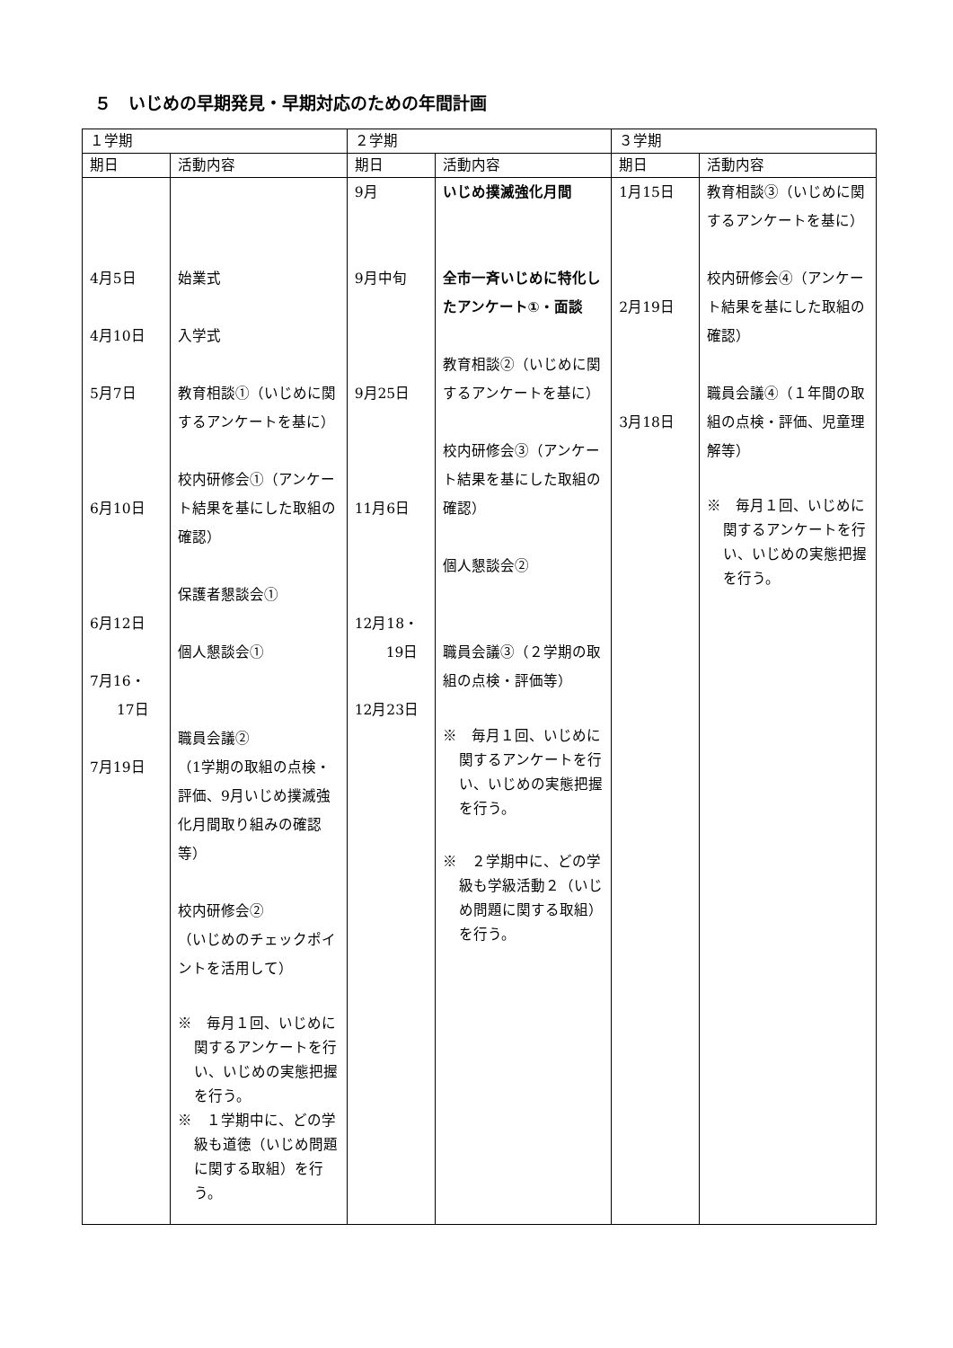５　いじめの早期発見・早期対応のための年間計画
| １学期 | | ２学期 | | ３学期 | |
| --- | --- | --- | --- | --- | --- |
| 期日 | 活動内容 | 期日 | 活動内容 | 期日 | 活動内容 |
| 4月5日 4月10日 5月7日 6月10日 6月12日 7月16・ 17日 7月19日 | 始業式 入学式 教育相談①（いじめに関するアンケートを基に） 校内研修会①（アンケート結果を基にした取組の確認） 保護者懇談会① 個人懇談会① 職員会議② （1学期の取組の点検・評価、9月いじめ撲滅強化月間取り組みの確認等） 校内研修会② （いじめのチェックポイントを活用して） ※ 毎月１回、いじめに関するアンケートを行い、いじめの実態把握を行う。 ※ １学期中に、どの学級も道徳（いじめ問題に関する取組）を行う。 | 9月 9月中旬 9月25日 11月6日 12月18・ 19日 12月23日 | いじめ撲滅強化月間 全市一斉いじめに特化したアンケート①・面談 教育相談②（いじめに関するアンケートを基に） 校内研修会③（アンケート結果を基にした取組の確認） 個人懇談会② 職員会議③（２学期の取組の点検・評価等） ※ 毎月１回、いじめに関するアンケートを行い、いじめの実態把握を行う。 ※ ２学期中に、どの学級も学級活動２（いじめ問題に関する取組）を行う。 | 1月15日 2月19日 3月18日 | 教育相談③（いじめに関するアンケートを基に） 校内研修会④（アンケート結果を基にした取組の確認） 職員会議④（１年間の取組の点検・評価、児童理解等） ※ 毎月１回、いじめに関するアンケートを行い、いじめの実態把握を行う。 |